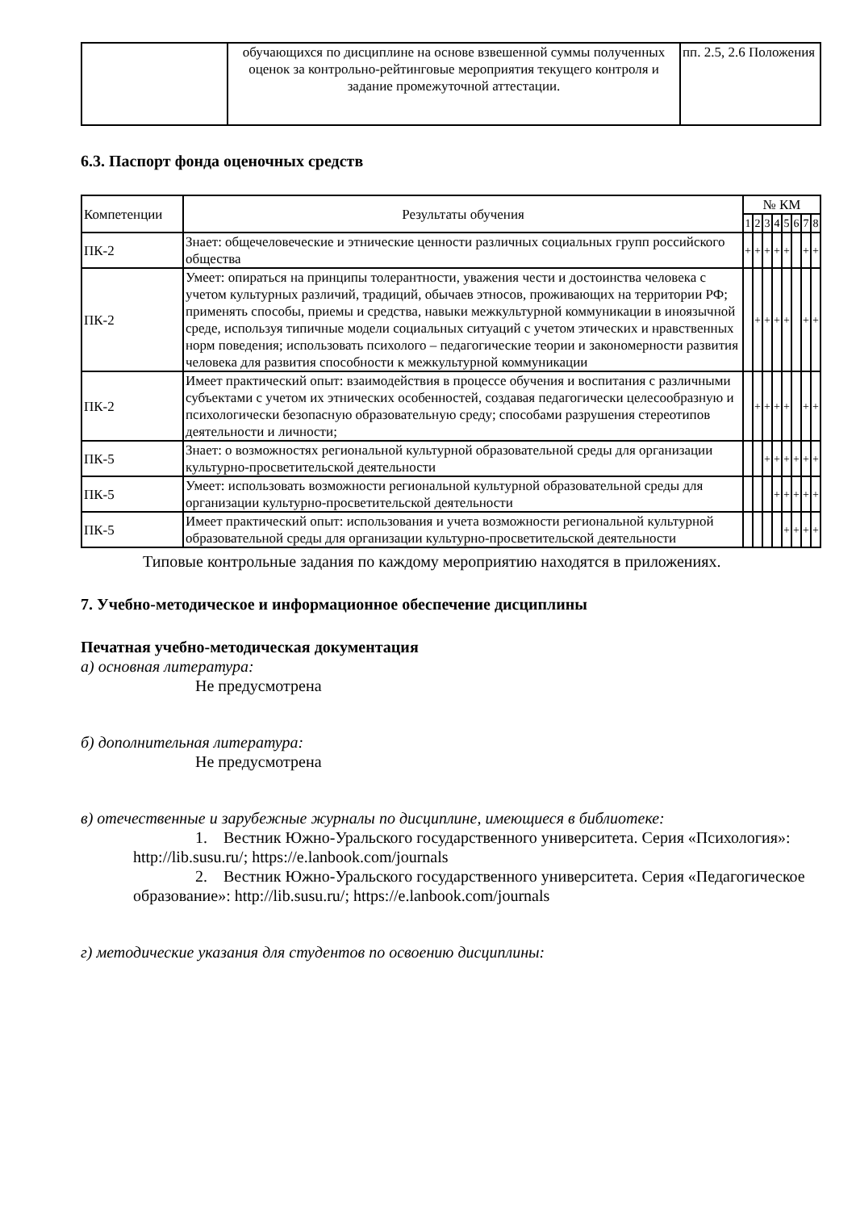| | обучающихся по дисциплине на основе взвешенной суммы полученных оценок за контрольно-рейтинговые мероприятия текущего контроля и задание промежуточной аттестации. | пп. 2.5, 2.6 Положения |
6.3. Паспорт фонда оценочных средств
| Компетенции | Результаты обучения | № КМ | | | | | | | |
| --- | --- | --- | --- | --- | --- | --- | --- | --- | --- |
| | | 1 | 2 | 3 | 4 | 5 | 6 | 7 | 8 |
| ПК-2 | Знает: общечеловеческие и этнические ценности различных социальных групп российского общества | + | + | + | + | + | | + | + |
| ПК-2 | Умеет: опираться на принципы толерантности, уважения чести и достоинства человека с учетом культурных различий, традиций, обычаев этносов, проживающих на территории РФ; применять способы, приемы и средства, навыки межкультурной коммуникации в иноязычной среде, используя типичные модели социальных ситуаций с учетом этических и нравственных норм поведения; использовать психолого – педагогические теории и закономерности развития человека для развития способности к межкультурной коммуникации | | + | + | + | + | | + | + |
| ПК-2 | Имеет практический опыт: взаимодействия в процессе обучения и воспитания с различными субъектами с учетом их этнических особенностей, создавая педагогически целесообразную и психологически безопасную образовательную среду; способами разрушения стереотипов деятельности и личности; | | + | + | + | + | | + | + |
| ПК-5 | Знает: о возможностях региональной культурной образовательной среды для организации культурно-просветительской деятельности | | | + | + | + | + | + | + |
| ПК-5 | Умеет: использовать возможности региональной культурной образовательной среды для организации культурно-просветительской деятельности | | | | + | + | + | + | + |
| ПК-5 | Имеет практический опыт: использования и учета возможности региональной культурной образовательной среды для организации культурно-просветительской деятельности | | | | | + | + | + | + |
Типовые контрольные задания по каждому мероприятию находятся в приложениях.
7. Учебно-методическое и информационное обеспечение дисциплины
Печатная учебно-методическая документация
а) основная литература:
Не предусмотрена
б) дополнительная литература:
Не предусмотрена
в) отечественные и зарубежные журналы по дисциплине, имеющиеся в библиотеке:
1. Вестник Южно-Уральского государственного университета. Серия «Психология»: http://lib.susu.ru/; https://e.lanbook.com/journals
2. Вестник Южно-Уральского государственного университета. Серия «Педагогическое образование»: http://lib.susu.ru/; https://e.lanbook.com/journals
г) методические указания для студентов по освоению дисциплины: